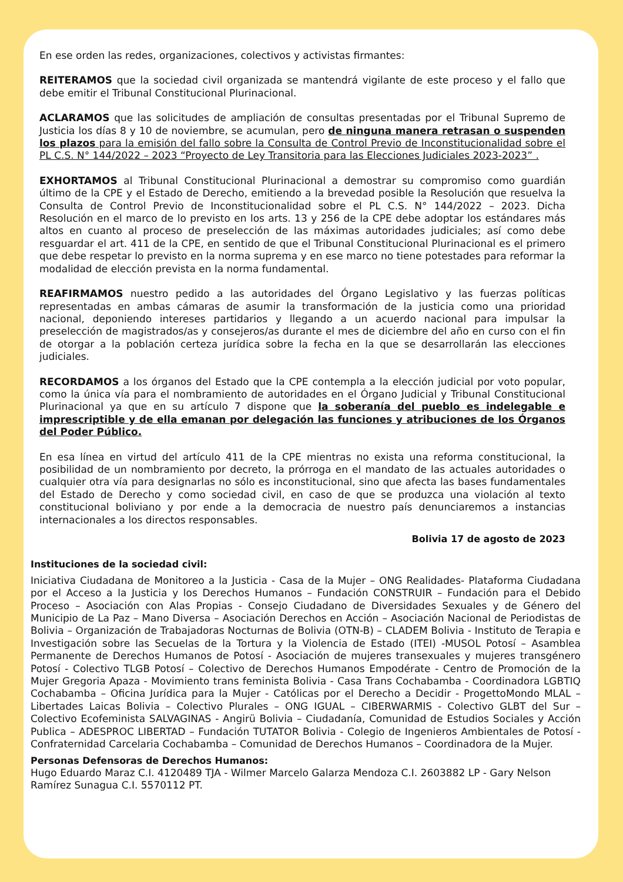En ese orden las redes, organizaciones, colectivos y activistas firmantes:
REITERAMOS que la sociedad civil organizada se mantendrá vigilante de este proceso y el fallo que debe emitir el Tribunal Constitucional Plurinacional.
ACLARAMOS que las solicitudes de ampliación de consultas presentadas por el Tribunal Supremo de Justicia los días 8 y 10 de noviembre, se acumulan, pero de ninguna manera retrasan o suspenden los plazos para la emisión del fallo sobre la Consulta de Control Previo de Inconstitucionalidad sobre el PL C.S. N° 144/2022 – 2023 “Proyecto de Ley Transitoria para las Elecciones Judiciales 2023-2023” .
EXHORTAMOS al Tribunal Constitucional Plurinacional a demostrar su compromiso como guardián último de la CPE y el Estado de Derecho, emitiendo a la brevedad posible la Resolución que resuelva la Consulta de Control Previo de Inconstitucionalidad sobre el PL C.S. N° 144/2022 – 2023. Dicha Resolución en el marco de lo previsto en los arts. 13 y 256 de la CPE debe adoptar los estándares más altos en cuanto al proceso de preselección de las máximas autoridades judiciales; así como debe resguardar el art. 411 de la CPE, en sentido de que el Tribunal Constitucional Plurinacional es el primero que debe respetar lo previsto en la norma suprema y en ese marco no tiene potestades para reformar la modalidad de elección prevista en la norma fundamental.
REAFIRMAMOS nuestro pedido a las autoridades del Órgano Legislativo y las fuerzas políticas representadas en ambas cámaras de asumir la transformación de la justicia como una prioridad nacional, deponiendo intereses partidarios y llegando a un acuerdo nacional para impulsar la preselección de magistrados/as y consejeros/as durante el mes de diciembre del año en curso con el fin de otorgar a la población certeza jurídica sobre la fecha en la que se desarrollarán las elecciones judiciales.
RECORDAMOS a los órganos del Estado que la CPE contempla a la elección judicial por voto popular, como la única vía para el nombramiento de autoridades en el Órgano Judicial y Tribunal Constitucional Plurinacional ya que en su artículo 7 dispone que la soberanía del pueblo es indelegable e imprescriptible y de ella emanan por delegación las funciones y atribuciones de los Órganos del Poder Público.
En esa línea en virtud del artículo 411 de la CPE mientras no exista una reforma constitucional, la posibilidad de un nombramiento por decreto, la prórroga en el mandato de las actuales autoridades o cualquier otra vía para designarlas no sólo es inconstitucional, sino que afecta las bases fundamentales del Estado de Derecho y como sociedad civil, en caso de que se produzca una violación al texto constitucional boliviano y por ende a la democracia de nuestro país denunciaremos a instancias internacionales a los directos responsables.
Bolivia 17 de agosto de 2023
Instituciones de la sociedad civil:
Iniciativa Ciudadana de Monitoreo a la Justicia - Casa de la Mujer – ONG Realidades- Plataforma Ciudadana por el Acceso a la Justicia y los Derechos Humanos – Fundación CONSTRUIR – Fundación para el Debido Proceso – Asociación con Alas Propias - Consejo Ciudadano de Diversidades Sexuales y de Género del Municipio de La Paz – Mano Diversa – Asociación Derechos en Acción – Asociación Nacional de Periodistas de Bolivia – Organización de Trabajadoras Nocturnas de Bolivia (OTN-B) – CLADEM Bolivia - Instituto de Terapia e Investigación sobre las Secuelas de la Tortura y la Violencia de Estado (ITEI) -MUSOL Potosí – Asamblea Permanente de Derechos Humanos de Potosí - Asociación de mujeres transexuales y mujeres transgénero Potosí - Colectivo TLGB Potosí – Colectivo de Derechos Humanos Empodérate - Centro de Promoción de la Mujer Gregoria Apaza - Movimiento trans feminista Bolivia - Casa Trans Cochabamba - Coordinadora LGBTIQ Cochabamba – Oficina Jurídica para la Mujer - Católicas por el Derecho a Decidir - ProgettoMondo MLAL – Libertades Laicas Bolivia – Colectivo Plurales – ONG IGUAL – CIBERWARMIS - Colectivo GLBT del Sur – Colectivo Ecofeminista SALVAGINAS - Angirü Bolivia – Ciudadanía, Comunidad de Estudios Sociales y Acción Publica – ADESPROC LIBERTAD – Fundación TUTATOR Bolivia - Colegio de Ingenieros Ambientales de Potosí - Confraternidad Carcelaria Cochabamba – Comunidad de Derechos Humanos – Coordinadora de la Mujer.
Personas Defensoras de Derechos Humanos:
Hugo Eduardo Maraz C.I. 4120489 TJA - Wilmer Marcelo Galarza Mendoza C.I. 2603882 LP - Gary Nelson Ramírez Sunagua C.I. 5570112 PT.